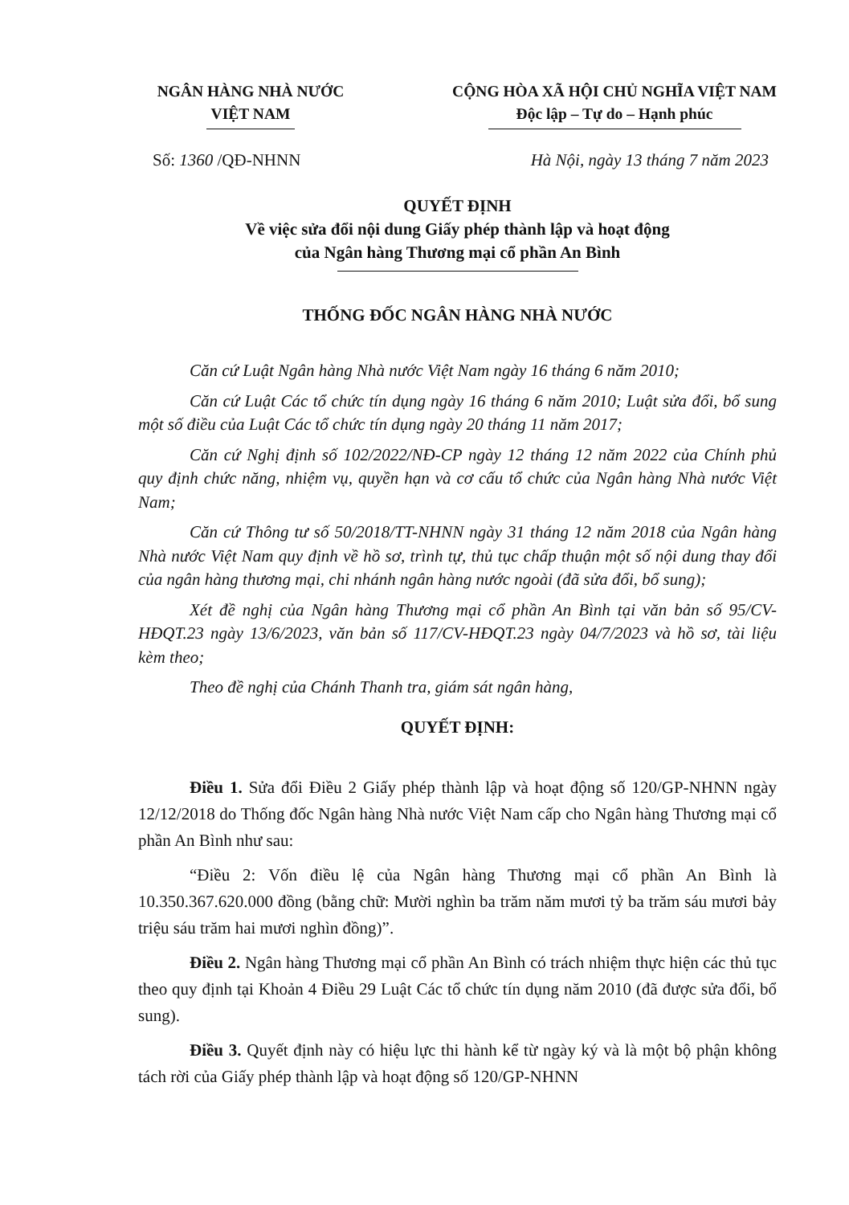NGÂN HÀNG NHÀ NƯỚC
VIỆT NAM
CỘNG HÒA XÃ HỘI CHỦ NGHĨA VIỆT NAM
Độc lập – Tự do – Hạnh phúc
Số: 1360 /QĐ-NHNN Hà Nội, ngày 13 tháng 7 năm 2023
QUYẾT ĐỊNH
Về việc sửa đổi nội dung Giấy phép thành lập và hoạt động
của Ngân hàng Thương mại cổ phần An Bình
THỐNG ĐỐC NGÂN HÀNG NHÀ NƯỚC
Căn cứ Luật Ngân hàng Nhà nước Việt Nam ngày 16 tháng 6 năm 2010;
Căn cứ Luật Các tổ chức tín dụng ngày 16 tháng 6 năm 2010; Luật sửa đổi, bổ sung một số điều của Luật Các tổ chức tín dụng ngày 20 tháng 11 năm 2017;
Căn cứ Nghị định số 102/2022/NĐ-CP ngày 12 tháng 12 năm 2022 của Chính phủ quy định chức năng, nhiệm vụ, quyền hạn và cơ cấu tổ chức của Ngân hàng Nhà nước Việt Nam;
Căn cứ Thông tư số 50/2018/TT-NHNN ngày 31 tháng 12 năm 2018 của Ngân hàng Nhà nước Việt Nam quy định về hồ sơ, trình tự, thủ tục chấp thuận một số nội dung thay đổi của ngân hàng thương mại, chi nhánh ngân hàng nước ngoài (đã sửa đổi, bổ sung);
Xét đề nghị của Ngân hàng Thương mại cổ phần An Bình tại văn bản số 95/CV-HĐQT.23 ngày 13/6/2023, văn bản số 117/CV-HĐQT.23 ngày 04/7/2023 và hồ sơ, tài liệu kèm theo;
Theo đề nghị của Chánh Thanh tra, giám sát ngân hàng,
QUYẾT ĐỊNH:
Điều 1. Sửa đổi Điều 2 Giấy phép thành lập và hoạt động số 120/GP-NHNN ngày 12/12/2018 do Thống đốc Ngân hàng Nhà nước Việt Nam cấp cho Ngân hàng Thương mại cổ phần An Bình như sau:
“Điều 2: Vốn điều lệ của Ngân hàng Thương mại cổ phần An Bình là 10.350.367.620.000 đồng (bằng chữ: Mười nghìn ba trăm năm mươi tỷ ba trăm sáu mươi bảy triệu sáu trăm hai mươi nghìn đồng)”.
Điều 2. Ngân hàng Thương mại cổ phần An Bình có trách nhiệm thực hiện các thủ tục theo quy định tại Khoản 4 Điều 29 Luật Các tổ chức tín dụng năm 2010 (đã được sửa đổi, bổ sung).
Điều 3. Quyết định này có hiệu lực thi hành kể từ ngày ký và là một bộ phận không tách rời của Giấy phép thành lập và hoạt động số 120/GP-NHNN